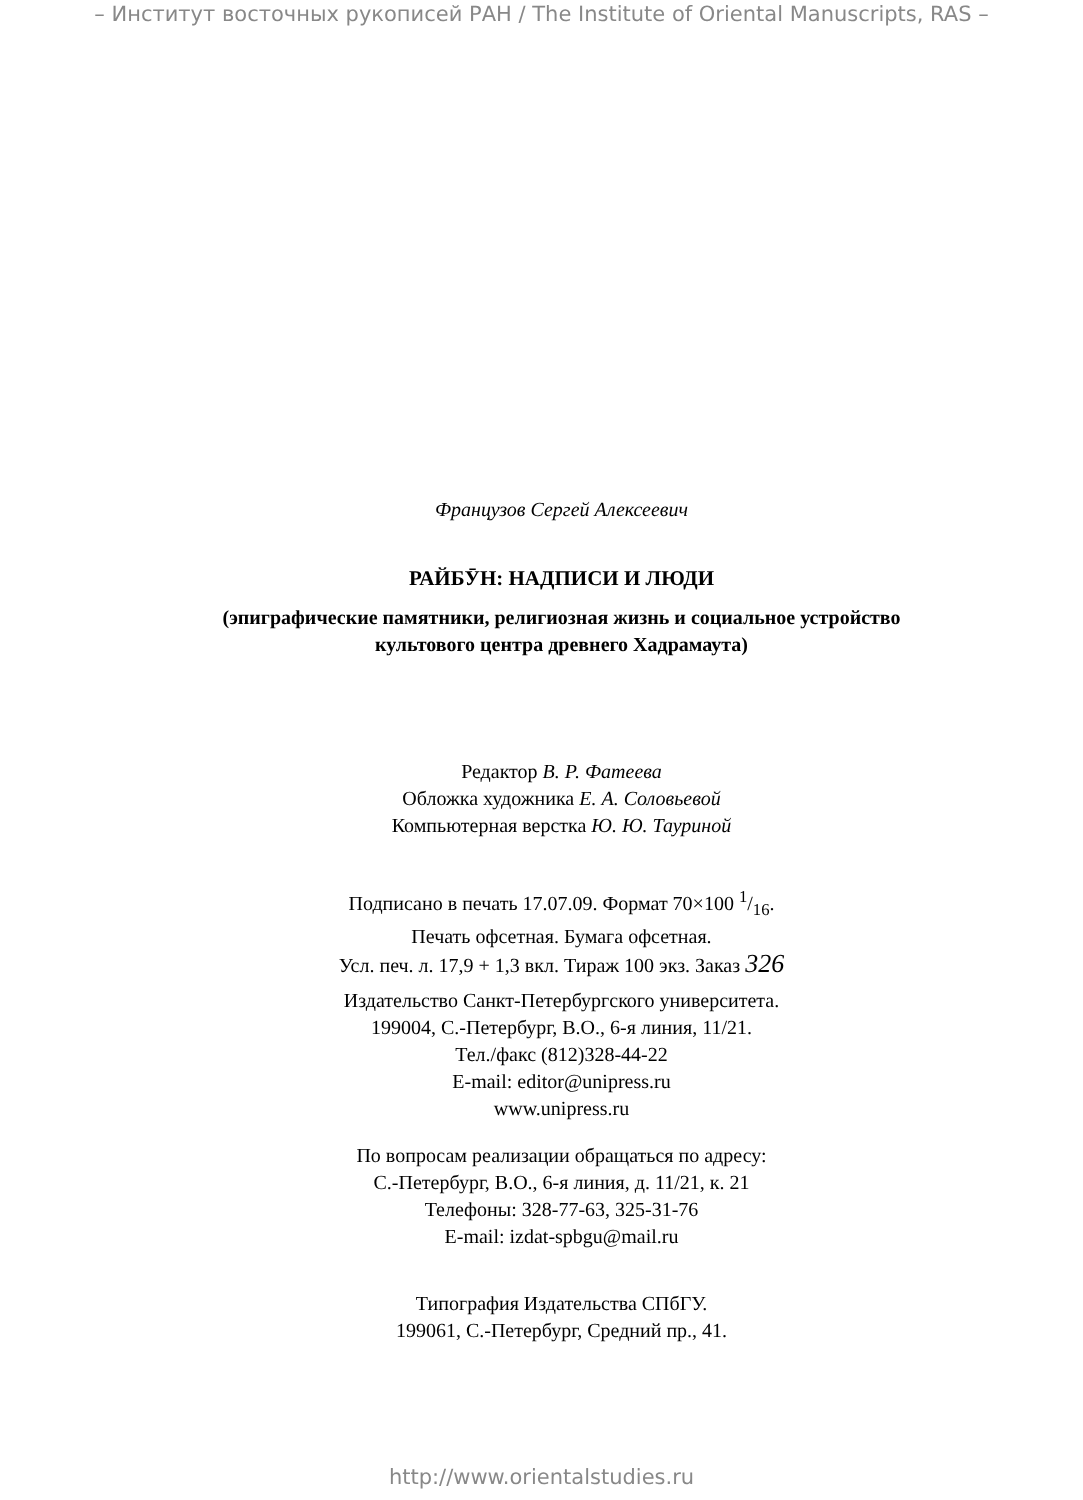– Институт восточных рукописей РАН / The Institute of Oriental Manuscripts, RAS –
Французов Сергей Алексеевич
РАЙБӮН: НАДПИСИ И ЛЮДИ
(эпиграфические памятники, религиозная жизнь и социальное устройство
культового центра древнего Хадрамаута)
Редактор В. Р. Фатеева
Обложка художника Е. А. Соловьевой
Компьютерная верстка Ю. Ю. Тауриной
Подписано в печать 17.07.09. Формат 70×100 1/16.
Печать офсетная. Бумага офсетная.
Усл. печ. л. 17,9 + 1,3 вкл. Тираж 100 экз. Заказ 326
Издательство Санкт-Петербургского университета.
199004, С.-Петербург, В.О., 6-я линия, 11/21.
Тел./факс (812)328-44-22
E-mail: editor@unipress.ru
www.unipress.ru
По вопросам реализации обращаться по адресу:
С.-Петербург, В.О., 6-я линия, д. 11/21, к. 21
Телефоны: 328-77-63, 325-31-76
E-mail: izdat-spbgu@mail.ru
Типография Издательства СПбГУ.
199061, С.-Петербург, Средний пр., 41.
http://www.orientalstudies.ru